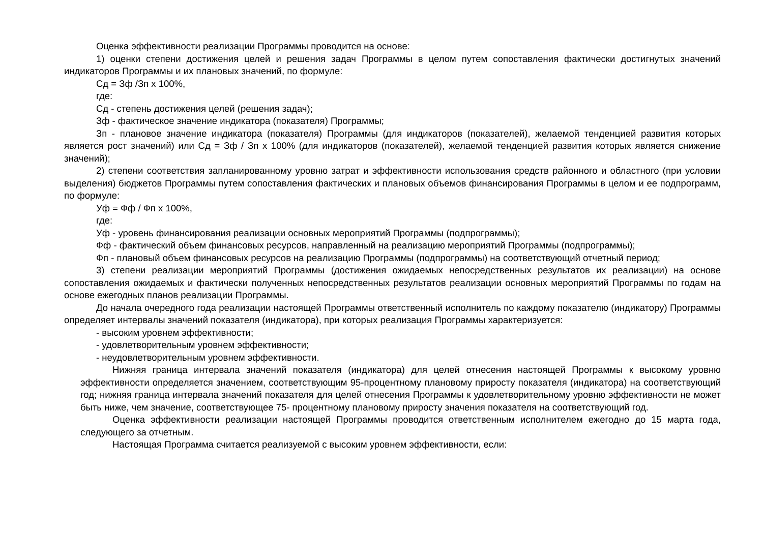Оценка эффективности реализации Программы проводится на основе:
1) оценки степени достижения целей и решения задач Программы в целом путем сопоставления фактически достигнутых значений индикаторов Программы и их плановых значений, по формуле:
Сд = Зф /Зп x 100%,
где:
Сд - степень достижения целей (решения задач);
Зф - фактическое значение индикатора (показателя) Программы;
Зп - плановое значение индикатора (показателя) Программы (для индикаторов (показателей), желаемой тенденцией развития которых является рост значений) или Сд = Зф / Зп x 100% (для индикаторов (показателей), желаемой тенденцией развития которых является снижение значений);
2) степени соответствия запланированному уровню затрат и эффективности использования средств районного и областного (при условии выделения) бюджетов Программы путем сопоставления фактических и плановых объемов финансирования Программы в целом и ее подпрограмм, по формуле:
Уф = Фф / Фп x 100%,
где:
Уф - уровень финансирования реализации основных мероприятий Программы (подпрограммы);
Фф - фактический объем финансовых ресурсов, направленный на реализацию мероприятий Программы (подпрограммы);
Фп - плановый объем финансовых ресурсов на реализацию Программы (подпрограммы) на соответствующий отчетный период;
3) степени реализации мероприятий Программы (достижения ожидаемых непосредственных результатов их реализации) на основе сопоставления ожидаемых и фактически полученных непосредственных результатов реализации основных мероприятий Программы по годам на основе ежегодных планов реализации Программы.
До начала очередного года реализации настоящей Программы ответственный исполнитель по каждому показателю (индикатору) Программы определяет интервалы значений показателя (индикатора), при которых реализация Программы характеризуется:
- высоким уровнем эффективности;
- удовлетворительным уровнем эффективности;
- неудовлетворительным уровнем эффективности.
Нижняя граница интервала значений показателя (индикатора) для целей отнесения настоящей Программы к высокому уровню эффективности определяется значением, соответствующим 95-процентному плановому приросту показателя (индикатора) на соответствующий год; нижняя граница интервала значений показателя для целей отнесения Программы к удовлетворительному уровню эффективности не может быть ниже, чем значение, соответствующее 75- процентному плановому приросту значения показателя на соответствующий год.
Оценка эффективности реализации настоящей Программы проводится ответственным исполнителем ежегодно до 15 марта года, следующего за отчетным.
Настоящая Программа считается реализуемой с высоким уровнем эффективности, если: